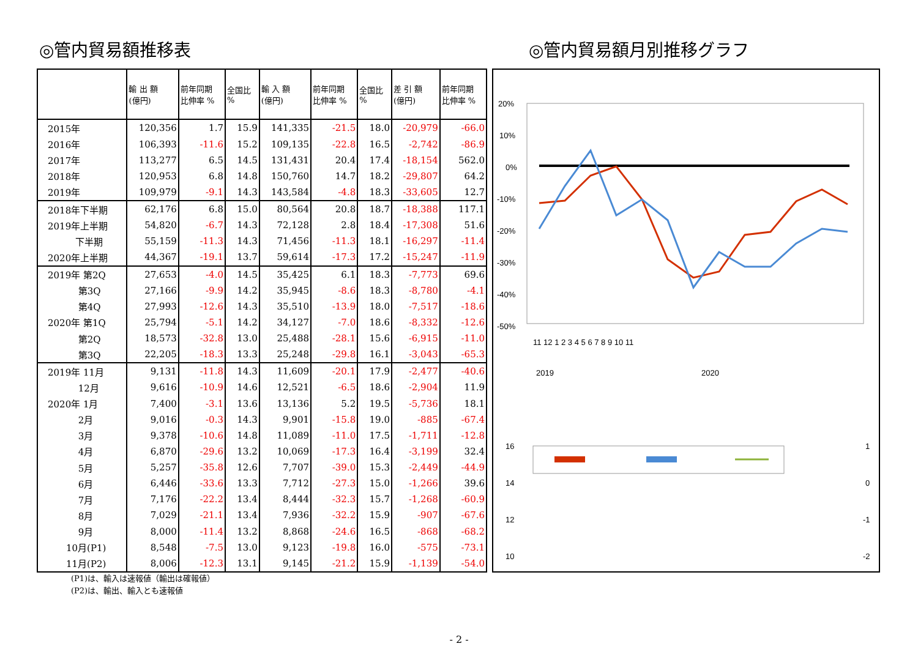◎管内貿易額推移表 ◎管内貿易額月別推移グラフ
| | 輸 出 額 (億円) | 前年同期 比伸率 % | 全国比 % | 輸 入 額 (億円) | 前年同期 比伸率 % | 全国比 % | 差 引 額 (億円) | 前年同期 比伸率 % |
| --- | --- | --- | --- | --- | --- | --- | --- | --- |
| 2015年 | 120,356 | 1.7 | 15.9 | 141,335 | -21.5 | 18.0 | -20,979 | -66.0 |
| 2016年 | 106,393 | -11.6 | 15.2 | 109,135 | -22.8 | 16.5 | -2,742 | -86.9 |
| 2017年 | 113,277 | 6.5 | 14.5 | 131,431 | 20.4 | 17.4 | -18,154 | 562.0 |
| 2018年 | 120,953 | 6.8 | 14.8 | 150,760 | 14.7 | 18.2 | -29,807 | 64.2 |
| 2019年 | 109,979 | -9.1 | 14.3 | 143,584 | -4.8 | 18.3 | -33,605 | 12.7 |
| 2018年下半期 | 62,176 | 6.8 | 15.0 | 80,564 | 20.8 | 18.7 | -18,388 | 117.1 |
| 2019年上半期 | 54,820 | -6.7 | 14.3 | 72,128 | 2.8 | 18.4 | -17,308 | 51.6 |
| 下半期 | 55,159 | -11.3 | 14.3 | 71,456 | -11.3 | 18.1 | -16,297 | -11.4 |
| 2020年上半期 | 44,367 | -19.1 | 13.7 | 59,614 | -17.3 | 17.2 | -15,247 | -11.9 |
| 2019年 第2Q | 27,653 | -4.0 | 14.5 | 35,425 | 6.1 | 18.3 | -7,773 | 69.6 |
| 第3Q | 27,166 | -9.9 | 14.2 | 35,945 | -8.6 | 18.3 | -8,780 | -4.1 |
| 第4Q | 27,993 | -12.6 | 14.3 | 35,510 | -13.9 | 18.0 | -7,517 | -18.6 |
| 2020年 第1Q | 25,794 | -5.1 | 14.2 | 34,127 | -7.0 | 18.6 | -8,332 | -12.6 |
| 第2Q | 18,573 | -32.8 | 13.0 | 25,488 | -28.1 | 15.6 | -6,915 | -11.0 |
| 第3Q | 22,205 | -18.3 | 13.3 | 25,248 | -29.8 | 16.1 | -3,043 | -65.3 |
| 2019年 11月 | 9,131 | -11.8 | 14.3 | 11,609 | -20.1 | 17.9 | -2,477 | -40.6 |
| 12月 | 9,616 | -10.9 | 14.6 | 12,521 | -6.5 | 18.6 | -2,904 | 11.9 |
| 2020年 1月 | 7,400 | -3.1 | 13.6 | 13,136 | 5.2 | 19.5 | -5,736 | 18.1 |
| 2月 | 9,016 | -0.3 | 14.3 | 9,901 | -15.8 | 19.0 | -885 | -67.4 |
| 3月 | 9,378 | -10.6 | 14.8 | 11,089 | -11.0 | 17.5 | -1,711 | -12.8 |
| 4月 | 6,870 | -29.6 | 13.2 | 10,069 | -17.3 | 16.4 | -3,199 | 32.4 |
| 5月 | 5,257 | -35.8 | 12.6 | 7,707 | -39.0 | 15.3 | -2,449 | -44.9 |
| 6月 | 6,446 | -33.6 | 13.3 | 7,712 | -27.3 | 15.0 | -1,266 | 39.6 |
| 7月 | 7,176 | -22.2 | 13.4 | 8,444 | -32.3 | 15.7 | -1,268 | -60.9 |
| 8月 | 7,029 | -21.1 | 13.4 | 7,936 | -32.2 | 15.9 | -907 | -67.6 |
| 9月 | 8,000 | -11.4 | 13.2 | 8,868 | -24.6 | 16.5 | -868 | -68.2 |
| 10月(P1) | 8,548 | -7.5 | 13.0 | 9,123 | -19.8 | 16.0 | -575 | -73.1 |
| 11月(P2) | 8,006 | -12.3 | 13.1 | 9,145 | -21.2 | 15.9 | -1,139 | -54.0 |
20%
10%
0%
-10%
-20%
-30%
-40%
-50%
11 12 1 2 3 4 5 6 7 8 9 10 11
2019
2020
16
14
12
10
1
0
-1
-2
(P1)は、輸入は速報値（輸出は確報値）
(P2)は、輸出、輸入とも速報値
- 2 -